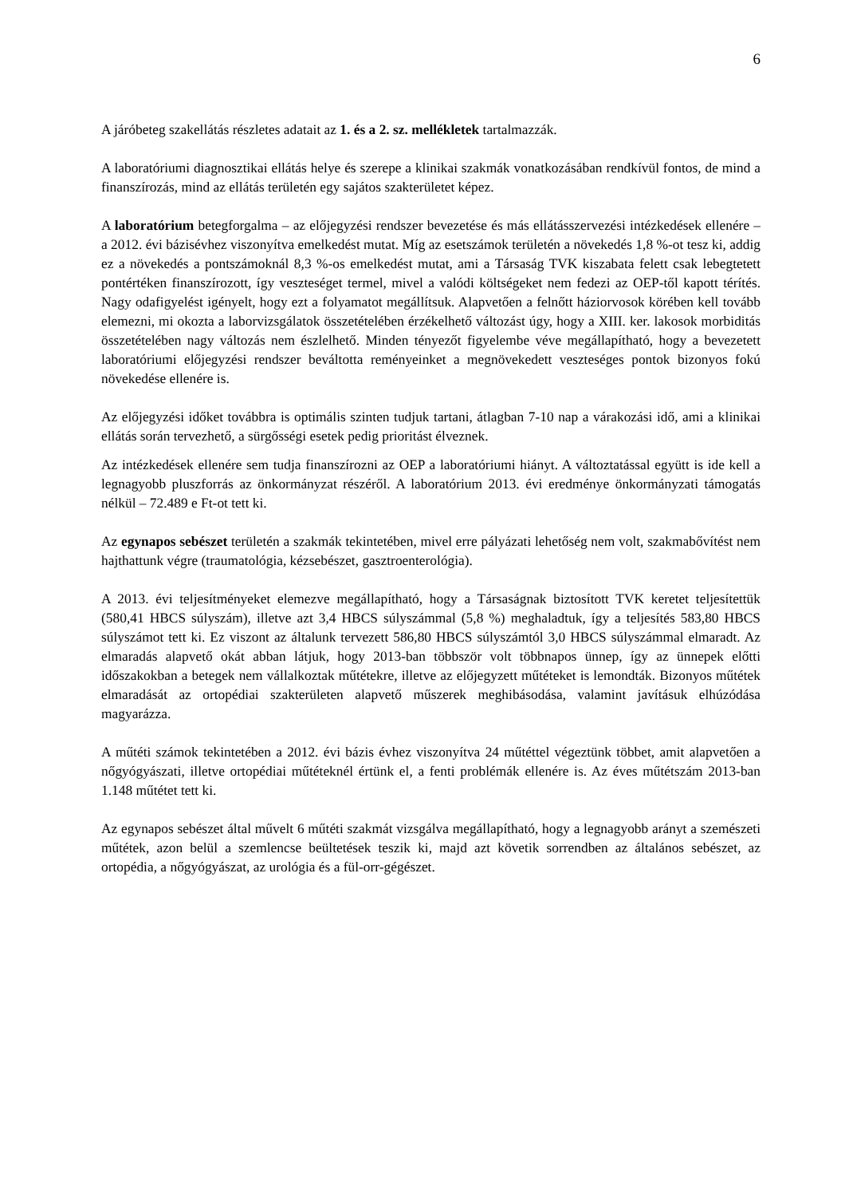6
A járóbeteg szakellátás részletes adatait az 1. és a 2. sz. mellékletek tartalmazzák.
A laboratóriumi diagnosztikai ellátás helye és szerepe a klinikai szakmák vonatkozásában rendkívül fontos, de mind a finanszírozás, mind az ellátás területén egy sajátos szakterületet képez.
A laboratórium betegforgalma – az előjegyzési rendszer bevezetése és más ellátásszervezési intézkedések ellenére – a 2012. évi bázisévhez viszonyítva emelkedést mutat. Míg az esetszámok területén a növekedés 1,8 %-ot tesz ki, addig ez a növekedés a pontszámoknál 8,3 %-os emelkedést mutat, ami a Társaság TVK kiszabata felett csak lebegtetett pontértéken finanszírozott, így veszteséget termel, mivel a valódi költségeket nem fedezi az OEP-től kapott térítés. Nagy odafigyelést igényelt, hogy ezt a folyamatot megállítsuk. Alapvetően a felnőtt háziorvosok körében kell tovább elemezni, mi okozta a laborvizsgálatok összetételében érzékelhető változást úgy, hogy a XIII. ker. lakosok morbiditás összetételében nagy változás nem észlelhető. Minden tényezőt figyelembe véve megállapítható, hogy a bevezetett laboratóriumi előjegyzési rendszer beváltotta reményeinket a megnövekedett veszteséges pontok bizonyos fokú növekedése ellenére is.
Az előjegyzési időket továbbra is optimális szinten tudjuk tartani, átlagban 7-10 nap a várakozási idő, ami a klinikai ellátás során tervezhető, a sürgősségi esetek pedig prioritást élveznek.
Az intézkedések ellenére sem tudja finanszírozni az OEP a laboratóriumi hiányt. A változtatással együtt is ide kell a legnagyobb pluszforrás az önkormányzat részéről. A laboratórium 2013. évi eredménye önkormányzati támogatás nélkül – 72.489 e Ft-ot tett ki.
Az egynapos sebészet területén a szakmák tekintetében, mivel erre pályázati lehetőség nem volt, szakmabővítést nem hajthattunk végre (traumatológia, kézsebészet, gasztroenterológia).
A 2013. évi teljesítményeket elemezve megállapítható, hogy a Társaságnak biztosított TVK keretet teljesítettük (580,41 HBCS súlyszám), illetve azt 3,4 HBCS súlyszámmal (5,8 %) meghaladtuk, így a teljesítés 583,80 HBCS súlyszámot tett ki. Ez viszont az általunk tervezett 586,80 HBCS súlyszámtól 3,0 HBCS súlyszámmal elmaradt. Az elmaradás alapvető okát abban látjuk, hogy 2013-ban többször volt többnapos ünnep, így az ünnepek előtti időszakokban a betegek nem vállalkoztak műtétekre, illetve az előjegyzett műtéteket is lemondták. Bizonyos műtétek elmaradását az ortopédiai szakterületen alapvető műszerek meghibásodása, valamint javításuk elhúzódása magyarázza.
A műtéti számok tekintetében a 2012. évi bázis évhez viszonyítva 24 műtéttel végeztünk többet, amit alapvetően a nőgyógyászati, illetve ortopédiai műtéteknél értünk el, a fenti problémák ellenére is. Az éves műtétszám 2013-ban 1.148 műtétet tett ki.
Az egynapos sebészet által művelt 6 műtéti szakmát vizsgálva megállapítható, hogy a legnagyobb arányt a szemészeti műtétek, azon belül a szemlencse beültetések teszik ki, majd azt követik sorrendben az általános sebészet, az ortopédia, a nőgyógyászat, az urológia és a fül-orr-gégészet.